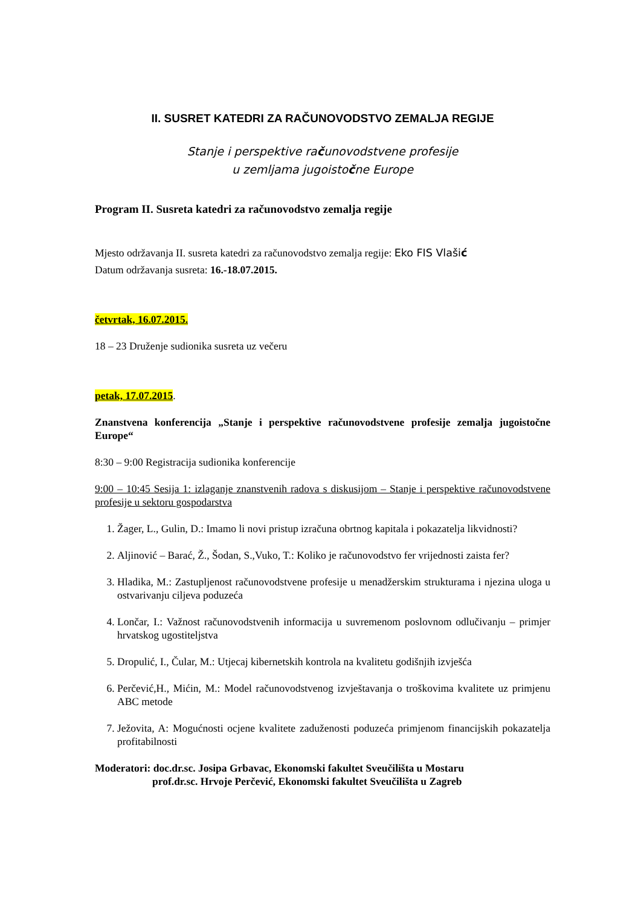II. SUSRET KATEDRI ZA RAČUNOVODSTVO ZEMALJA REGIJE
Stanje i perspektive računovodstvene profesije
u zemljama jugoistočne Europe
Program II. Susreta katedri za računovodstvo zemalja regije
Mjesto održavanja II. susreta katedri za računovodstvo zemalja regije: Eko FIS Vlašić
Datum održavanja susreta: 16.-18.07.2015.
četvrtak, 16.07.2015.
18 – 23 Druženje sudionika susreta uz večeru
petak, 17.07.2015.
Znanstvena konferencija „Stanje i perspektive računovodstvene profesije zemalja jugoistočne Europe“
8:30 – 9:00 Registracija sudionika konferencije
9:00 – 10:45 Sesija 1: izlaganje znanstvenih radova s diskusijom – Stanje i perspektive računovodstvene profesije u sektoru gospodarstva
1. Žager, L., Gulin, D.: Imamo li novi pristup izračuna obrtnog kapitala i pokazatelja likvidnosti?
2. Aljinović – Barać, Ž., Šodan, S.,Vuko, T.: Koliko je računovodstvo fer vrijednosti zaista fer?
3. Hladika, M.: Zastupljenost računovodstvene profesije u menadžerskim strukturama i njezina uloga u ostvarivanju ciljeva poduzeća
4. Lončar, I.: Važnost računovodstvenih informacija u suvremenom poslovnom odlučivanju – primjer hrvatskog ugostiteljstva
5. Dropulić, I., Čular, M.: Utjecaj kibernetskih kontrola na kvalitetu godišnjih izvješća
6. Perčević,H., Mićin, M.: Model računovodstvenog izvještavanja o troškovima kvalitete uz primjenu ABC metode
7. Ježovita, A: Mogućnosti ocjene kvalitete zaduženosti poduzeća primjenom financijskih pokazatelja profitabilnosti
Moderatori: doc.dr.sc. Josipa Grbavac, Ekonomski fakultet Sveučilišta u Mostaru
prof.dr.sc. Hrvoje Perčević, Ekonomski fakultet Sveučilišta u Zagreb